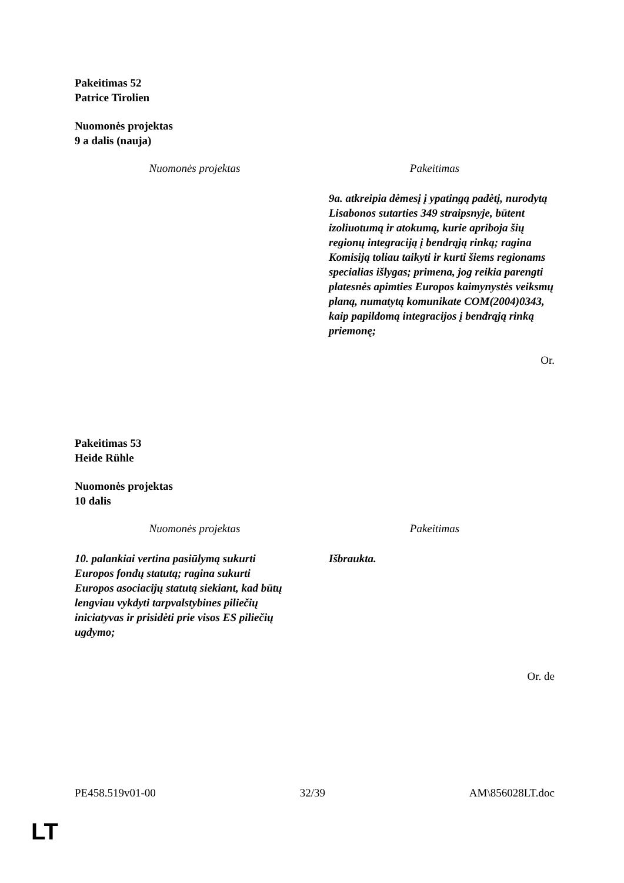Pakeitimas 52
Patrice Tirolien
Nuomonės projektas
9 a dalis (nauja)
| Nuomonės projektas | Pakeitimas |
| --- | --- |
| | 9a. atkreipia dėmesį į ypatingą padėtį, nurodytą Lisabonos sutarties 349 straipsnyje, būtent izoliuotumą ir atokumą, kurie apriboja šių regionų integraciją į bendrąją rinką; ragina Komisiją toliau taikyti ir kurti šiems regionams specialias išlygas; primena, jog reikia parengti platesnės apimties Europos kaimynystės veiksmų planą, numatytą komunikate COM(2004)0343, kaip papildomą integracijos į bendrąją rinką priemonę; |
Or.
Pakeitimas 53
Heide Rühle
Nuomonės projektas
10 dalis
| Nuomonės projektas | Pakeitimas |
| --- | --- |
| 10. palankiai vertina pasiūlymą sukurti Europos fondų statutą; ragina sukurti Europos asociacijų statutą siekiant, kad būtų lengviau vykdyti tarpvalstybines piliečių iniciatyvas ir prisidėti prie visos ES piliečių ugdymo; | Išbraukta. |
Or. de
PE458.519v01-00 32/39 AM\856028LT.doc
LT